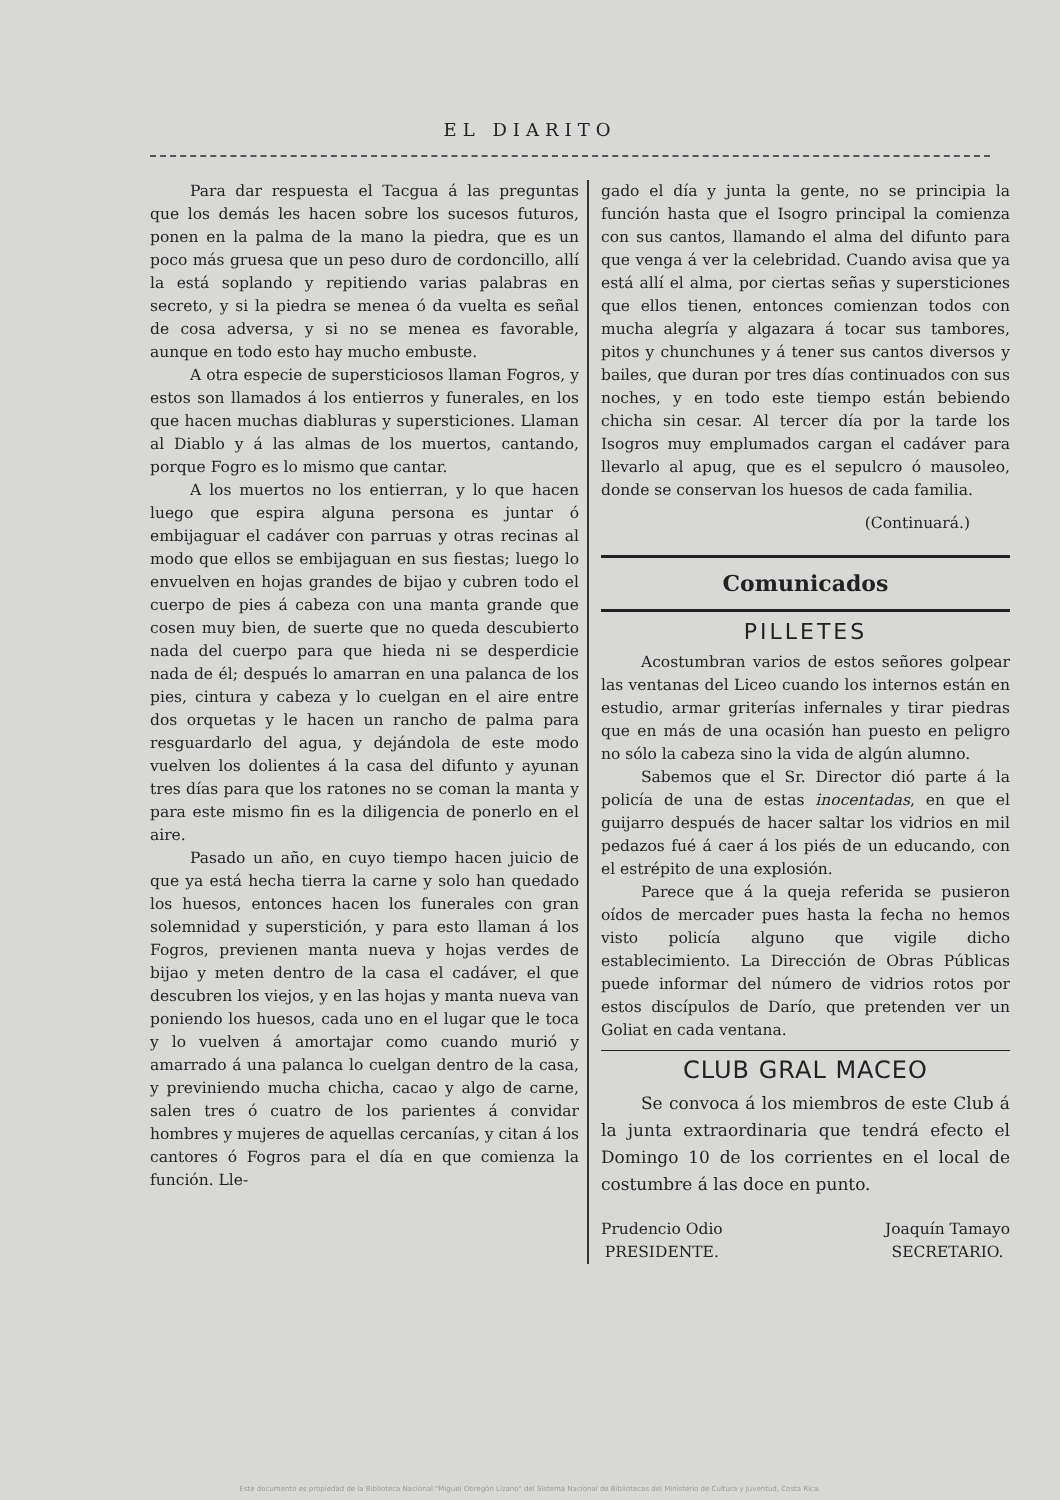EL DIARITO
Para dar respuesta el Tacgua á las preguntas que los demás les hacen sobre los sucesos futuros, ponen en la palma de la mano la piedra, que es un poco más gruesa que un peso duro de cordoncillo, allí la está soplando y repitiendo varias palabras en secreto, y si la piedra se menea ó da vuelta es señal de cosa adversa, y si no se menea es favorable, aunque en todo esto hay mucho embuste.
A otra especie de supersticiosos llaman Fogros, y estos son llamados á los entierros y funerales, en los que hacen muchas diabluras y supersticiones. Llaman al Diablo y á las almas de los muertos, cantando, porque Fogro es lo mismo que cantar.
A los muertos no los entierran, y lo que hacen luego que espira alguna persona es juntar ó embijaguar el cadáver con parruas y otras recinas al modo que ellos se embijaguan en sus fiestas; luego lo envuelven en hojas grandes de bijao y cubren todo el cuerpo de pies á cabeza con una manta grande que cosen muy bien, de suerte que no queda descubierto nada del cuerpo para que hieda ni se desperdicie nada de él; después lo amarran en una palanca de los pies, cintura y cabeza y lo cuelgan en el aire entre dos orquetas y le hacen un rancho de palma para resguardarlo del agua, y dejándola de este modo vuelven los dolientes á la casa del difunto y ayunan tres días para que los ratones no se coman la manta y para este mismo fin es la diligencia de ponerlo en el aire.
Pasado un año, en cuyo tiempo hacen juicio de que ya está hecha tierra la carne y solo han quedado los huesos, entonces hacen los funerales con gran solemnidad y superstición, y para esto llaman á los Fogros, previenen manta nueva y hojas verdes de bijao y meten dentro de la casa el cadáver, el que descubren los viejos, y en las hojas y manta nueva van poniendo los huesos, cada uno en el lugar que le toca y lo vuelven á amortajar como cuando murió y amarrado á una palanca lo cuelgan dentro de la casa, y previniendo mucha chicha, cacao y algo de carne, salen tres ó cuatro de los parientes á convidar hombres y mujeres de aquellas cercanías, y citan á los cantores ó Fogros para el día en que comienza la función. Lle-
gado el día y junta la gente, no se principia la función hasta que el Isogro principal la comienza con sus cantos, llamando el alma del difunto para que venga á ver la celebridad. Cuando avisa que ya está allí el alma, por ciertas señas y supersticiones que ellos tienen, entonces comienzan todos con mucha alegría y algazara á tocar sus tambores, pitos y chunchunes y á tener sus cantos diversos y bailes, que duran por tres días continuados con sus noches, y en todo este tiempo están bebiendo chicha sin cesar. Al tercer día por la tarde los Isogros muy emplumados cargan el cadáver para llevarlo al apug, que es el sepulcro ó mausoleo, donde se conservan los huesos de cada familia.
(Continuará.)
Comunicados
PILLETES
Acostumbran varios de estos señores golpear las ventanas del Liceo cuando los internos están en estudio, armar griterías infernales y tirar piedras que en más de una ocasión han puesto en peligro no sólo la cabeza sino la vida de algún alumno.
Sabemos que el Sr. Director dió parte á la policía de una de estas inocentadas, en que el guijarro después de hacer saltar los vidrios en mil pedazos fué á caer á los piés de un educando, con el estrépito de una explosión.
Parece que á la queja referida se pusieron oídos de mercader pues hasta la fecha no hemos visto policía alguno que vigile dicho establecimiento. La Dirección de Obras Públicas puede informar del número de vidrios rotos por estos discípulos de Darío, que pretenden ver un Goliat en cada ventana.
CLUB GRAL MACEO
Se convoca á los miembros de este Club á la junta extraordinaria que tendrá efecto el Domingo 10 de los corrientes en el local de costumbre á las doce en punto.
Prudencio Odio
PRESIDENTE.
Joaquín Tamayo
SECRETARIO.
Este documento es propiedad de la Biblioteca Nacional "Miguel Obregón Lizano" del Sistema Nacional de Bibliotecas del Ministerio de Cultura y Juventud, Costa Rica.